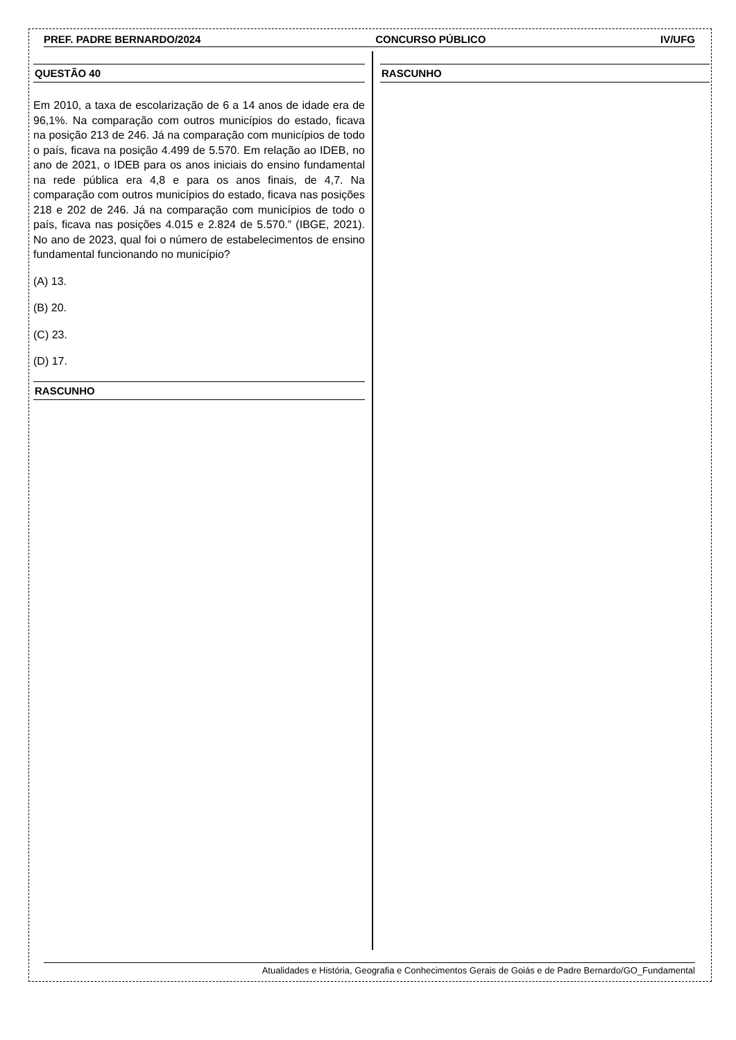PREF. PADRE BERNARDO/2024 CONCURSO PÚBLICO IV/UFG
QUESTÃO 40
Em 2010, a taxa de escolarização de 6 a 14 anos de idade era de 96,1%. Na comparação com outros municípios do estado, ficava na posição 213 de 246. Já na comparação com municípios de todo o país, ficava na posição 4.499 de 5.570. Em relação ao IDEB, no ano de 2021, o IDEB para os anos iniciais do ensino fundamental na rede pública era 4,8 e para os anos finais, de 4,7. Na comparação com outros municípios do estado, ficava nas posições 218 e 202 de 246. Já na comparação com municípios de todo o país, ficava nas posições 4.015 e 2.824 de 5.570.” (IBGE, 2021). No ano de 2023, qual foi o número de estabelecimentos de ensino fundamental funcionando no município?
(A) 13.
(B) 20.
(C) 23.
(D) 17.
RASCUNHO
RASCUNHO
Atualidades e História, Geografia e Conhecimentos Gerais de Goiás e de Padre Bernardo/GO_Fundamental